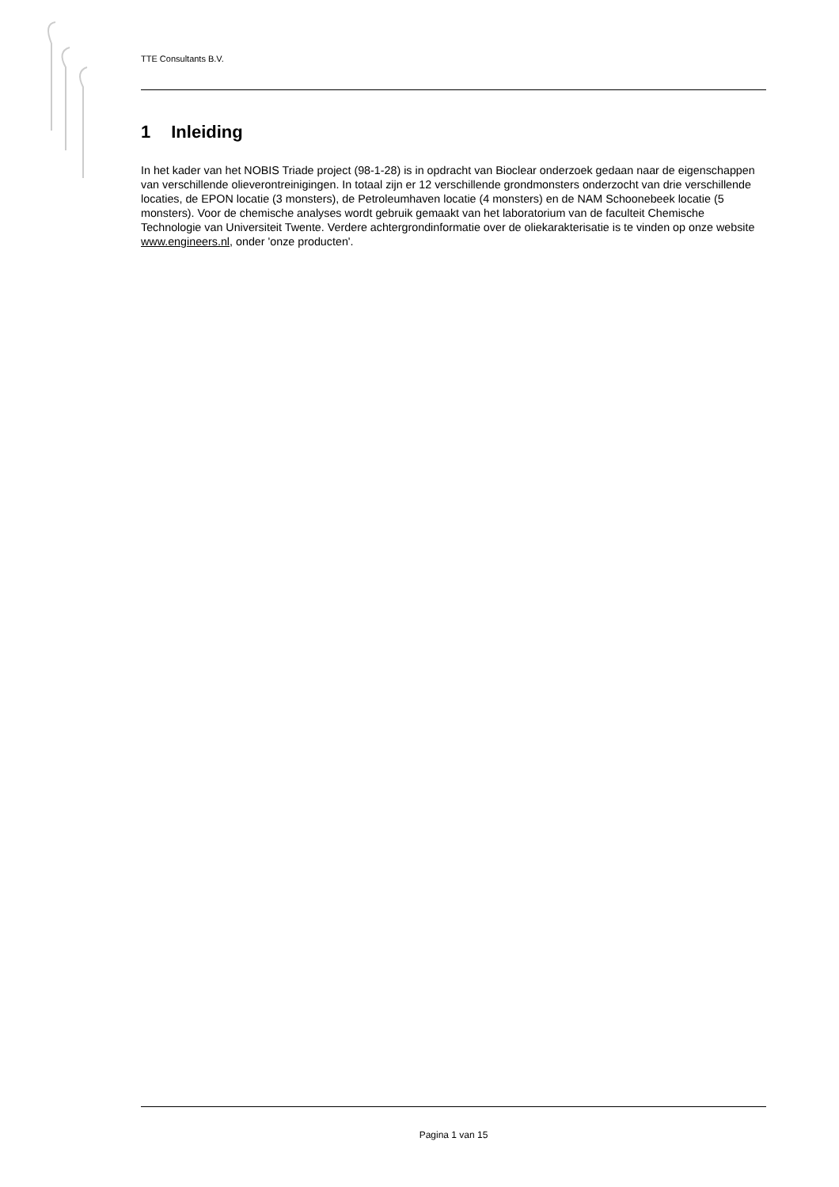TTE Consultants B.V.
1 Inleiding
In het kader van het NOBIS Triade project (98-1-28) is in opdracht van Bioclear onderzoek gedaan naar de eigenschappen van verschillende olieverontreinigingen. In totaal zijn er 12 verschillende grondmonsters onderzocht van drie verschillende locaties, de EPON locatie (3 monsters), de Petroleumhaven locatie (4 monsters) en de NAM Schoonebeek locatie (5 monsters). Voor de chemische analyses wordt gebruik gemaakt van het laboratorium van de faculteit Chemische Technologie van Universiteit Twente. Verdere achtergrondinformatie over de oliekarakterisatie is te vinden op onze website www.engineers.nl, onder 'onze producten'.
Pagina 1 van 15